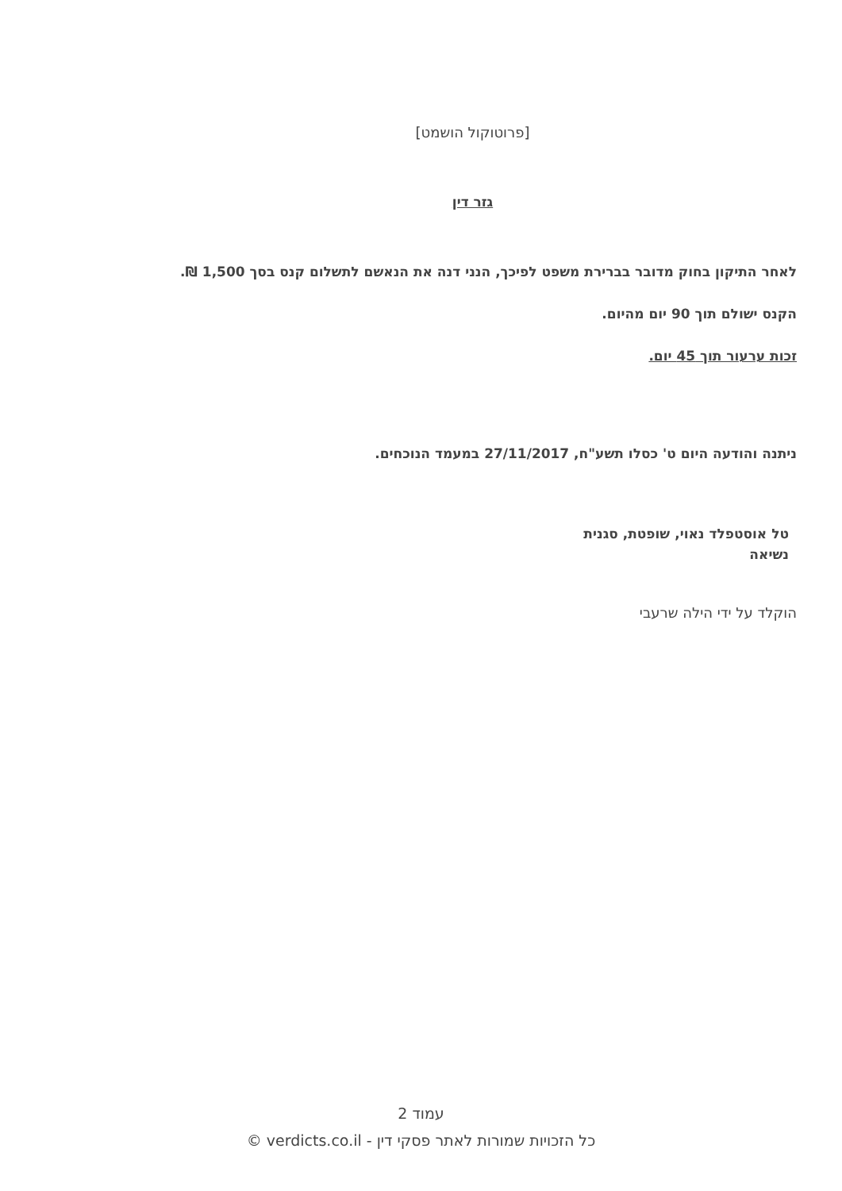[פרוטוקול הושמט]
גזר דין
לאחר התיקון בחוק מדובר בברירת משפט לפיכך, הנני דנה את הנאשם לתשלום קנס בסך 1,500 ₪.
הקנס ישולם תוך 90 יום מהיום.
זכות ערעור תוך 45 יום.
ניתנה והודעה היום ט' כסלו תשע"ח, 27/11/2017 במעמד הנוכחים.
טל אוסטפלד נאוי, שופטת, סגנית נשיאה
הוקלד על ידי הילה שרעבי
עמוד 2
כל הזכויות שמורות לאתר פסקי דין - verdicts.co.il ©